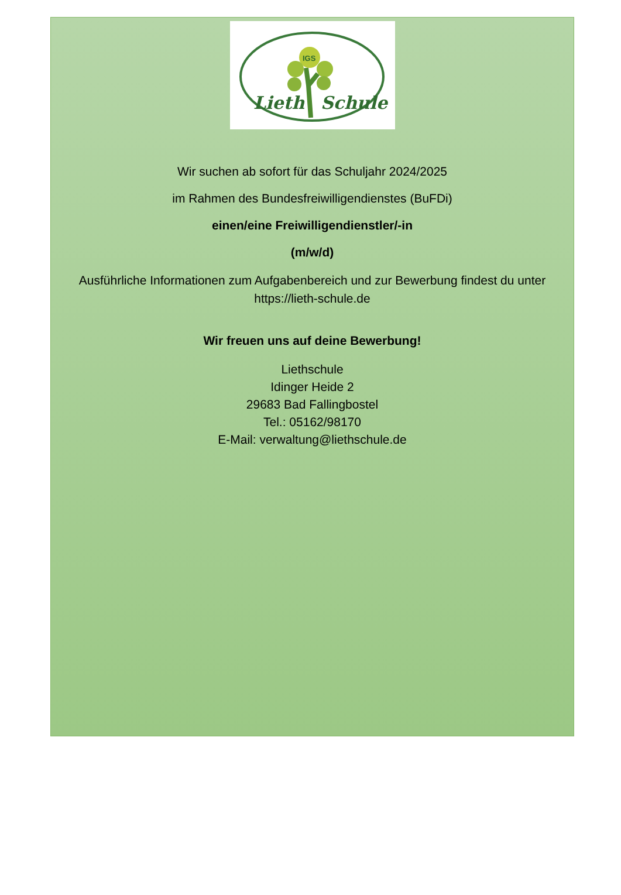IGS
Lieth
Schule
Wir suchen ab sofort für das Schuljahr 2024/2025
im Rahmen des Bundesfreiwilligendienstes (BuFDi)
einen/eine Freiwilligendienstler/-in
(m/w/d)
Ausführliche Informationen zum Aufgabenbereich und zur Bewerbung findest du unter
https://lieth-schule.de
Wir freuen uns auf deine Bewerbung!
Liethschule
Idinger Heide 2
29683 Bad Fallingbostel
Tel.: 05162/98170
E-Mail: verwaltung@liethschule.de